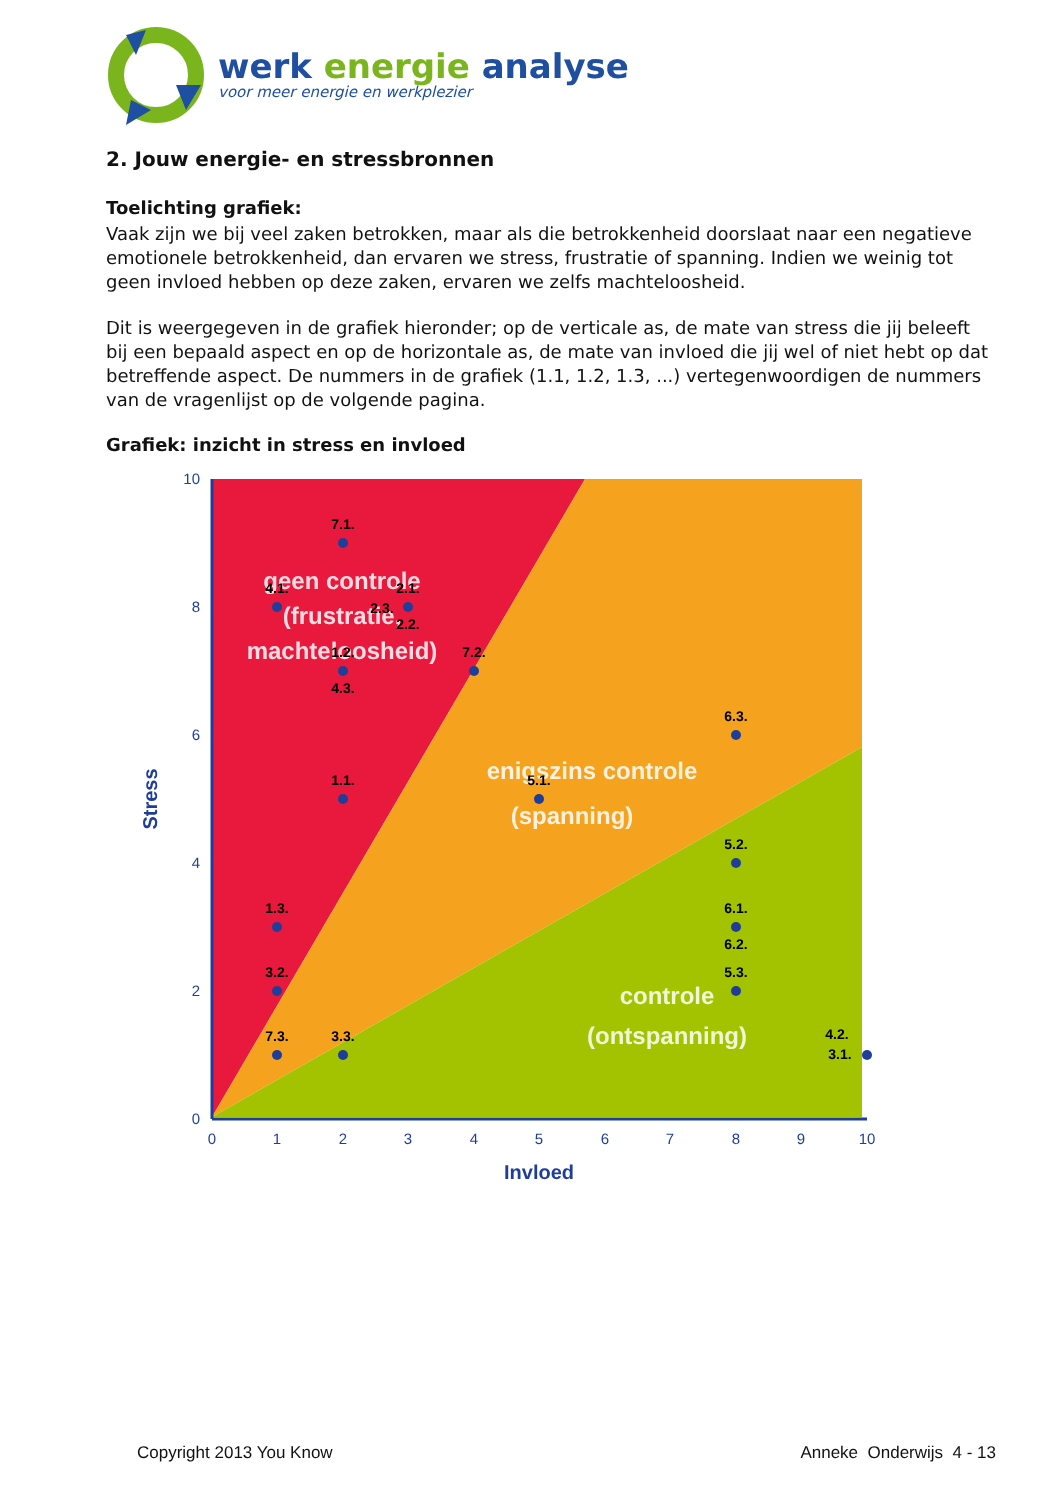werk energie analyse
voor meer energie en werkplezier
2. Jouw energie- en stressbronnen
Toelichting grafiek:
Vaak zijn we bij veel zaken betrokken, maar als die betrokkenheid doorslaat naar een negatieve emotionele betrokkenheid, dan ervaren we stress, frustratie of spanning. Indien we weinig tot geen invloed hebben op deze zaken, ervaren we zelfs machteloosheid.
Dit is weergegeven in de grafiek hieronder; op de verticale as, de mate van stress die jij beleeft bij een bepaald aspect en op de horizontale as, de mate van invloed die jij wel of niet hebt op dat betreffende aspect. De nummers in de grafiek (1.1, 1.2, 1.3, ...) vertegenwoordigen de nummers van de vragenlijst op de volgende pagina.
Grafiek: inzicht in stress en invloed
10
8
6
4
2
0
0
1
2
3
4
5
6
7
8
9
10
Invloed
Stress
geen controle
(frustratie,
machteloosheid)
enigszins controle
(spanning)
controle
(ontspanning)
7.1.
4.1.
2.1.
2.3.
2.2.
1.2.
7.2.
4.3.
6.3.
1.1.
5.1.
5.2.
1.3.
6.1.
6.2.
3.2.
5.3.
7.3.
3.3.
4.2.
3.1.
Copyright 2013 You Know Anneke Onderwijs 4 - 13